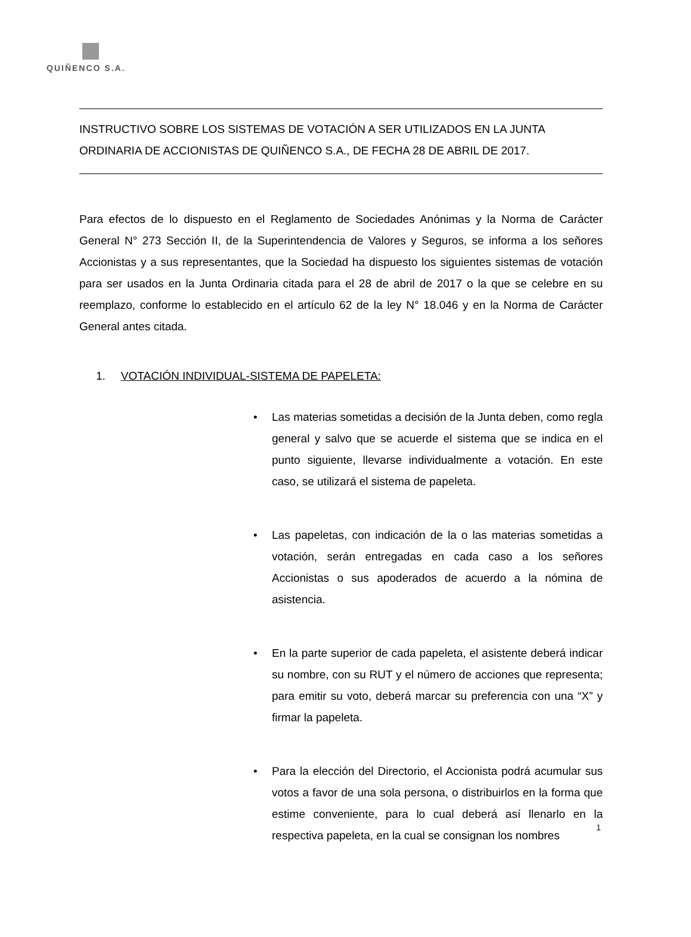QUIÑENCO S.A.
INSTRUCTIVO SOBRE LOS SISTEMAS DE VOTACIÓN A SER UTILIZADOS EN LA JUNTA ORDINARIA DE ACCIONISTAS DE QUIÑENCO S.A., DE FECHA 28 DE ABRIL DE 2017.
Para efectos de lo dispuesto en el Reglamento de Sociedades Anónimas y la Norma de Carácter General N° 273 Sección II, de la Superintendencia de Valores y Seguros, se informa a los señores Accionistas y a sus representantes, que la Sociedad ha dispuesto los siguientes sistemas de votación para ser usados en la Junta Ordinaria citada para el 28 de abril de 2017 o la que se celebre en su reemplazo, conforme lo establecido en el artículo 62 de la ley N° 18.046 y en la Norma de Carácter General antes citada.
1. VOTACIÓN INDIVIDUAL-SISTEMA DE PAPELETA:
• Las materias sometidas a decisión de la Junta deben, como regla general y salvo que se acuerde el sistema que se indica en el punto siguiente, llevarse individualmente a votación. En este caso, se utilizará el sistema de papeleta.
• Las papeletas, con indicación de la o las materias sometidas a votación, serán entregadas en cada caso a los señores Accionistas o sus apoderados de acuerdo a la nómina de asistencia.
• En la parte superior de cada papeleta, el asistente deberá indicar su nombre, con su RUT y el número de acciones que representa; para emitir su voto, deberá marcar su preferencia con una “X” y firmar la papeleta.
• Para la elección del Directorio, el Accionista podrá acumular sus votos a favor de una sola persona, o distribuirlos en la forma que estime conveniente, para lo cual deberá así llenarlo en la respectiva papeleta, en la cual se consignan los nombres
1